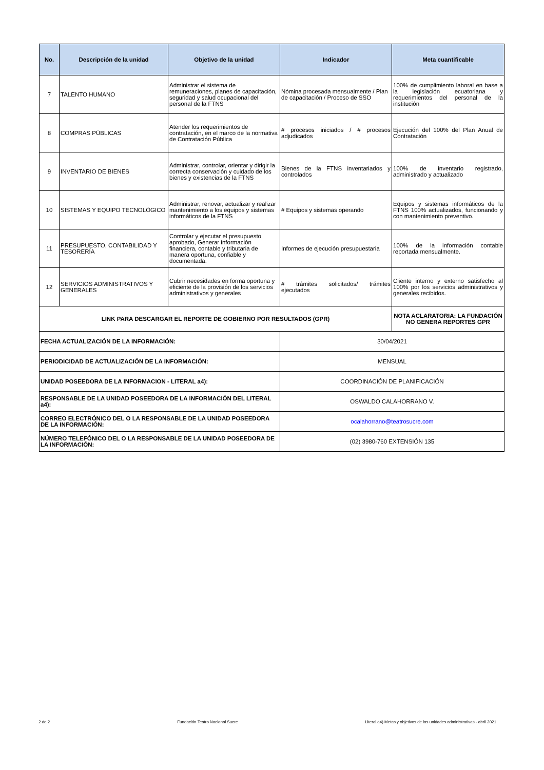| No. | Descripción de la unidad | Objetivo de la unidad | Indicador | Meta cuantificable |
| --- | --- | --- | --- | --- |
| 7 | TALENTO HUMANO | Administrar el sistema de remuneraciones, planes de capacitación, seguridad y salud ocupacional del personal de la FTNS | Nómina procesada mensualmente / Plan de capacitación / Proceso de SSO | 100% de cumplimiento laboral en base a la legislación ecuatoriana y requerimientos del personal de la institución |
| 8 | COMPRAS PÚBLICAS | Atender los requerimientos de contratación, en el marco de la normativa de Contratación Pública | # procesos iniciados / # procesos adjudicados | Ejecución del 100% del Plan Anual de Contratación |
| 9 | INVENTARIO DE BIENES | Administrar, controlar, orientar y dirigir la correcta conservación y cuidado de los bienes y existencias de la FTNS | Bienes de la FTNS inventariados y controlados | 100% de inventario registrado, administrado y actualizado |
| 10 | SISTEMAS Y EQUIPO TECNOLÓGICO | Administrar, renovar, actualizar y realizar mantenimiento a los equipos y sistemas informáticos de la FTNS | # Equipos y sistemas operando | Equipos y sistemas informáticos de la FTNS 100% actualizados, funcionando y con mantenimiento preventivo. |
| 11 | PRESUPUESTO, CONTABILIDAD Y TESORERÍA | Controlar y ejecutar el presupuesto aprobado, Generar información financiera, contable y tributaria de manera oportuna, confiable y documentada. | Informes de ejecución presupuestaria | 100% de la información contable reportada mensualmente. |
| 12 | SERVICIOS ADMINISTRATIVOS Y GENERALES | Cubrir necesidades en forma oportuna y eficiente de la provisión de los servicios administrativos y generales | # trámites solicitados/ trámites ejecutados | Cliente interno y externo satisfecho al 100% por los servicios administrativos y generales recibidos. |
| LINK PARA DESCARGAR EL REPORTE DE GOBIERNO POR RESULTADOS (GPR) | | | | NOTA ACLARATORIA: LA FUNDACIÓN NO GENERA REPORTES GPR |
| FECHA ACTUALIZACIÓN DE LA INFORMACIÓN: | | | 30/04/2021 | |
| PERIODICIDAD DE ACTUALIZACIÓN DE LA INFORMACIÓN: | | | MENSUAL | |
| UNIDAD POSEEDORA DE LA INFORMACION - LITERAL a4): | | | COORDINACIÓN DE PLANIFICACIÓN | |
| RESPONSABLE DE LA UNIDAD POSEEDORA DE LA INFORMACIÓN DEL LITERAL a4): | | | OSWALDO CALAHORRANO V. | |
| CORREO ELECTRÓNICO DEL O LA RESPONSABLE DE LA UNIDAD POSEEDORA DE LA INFORMACIÓN: | | | ocalahorrano@teatrosucre.com | |
| NÚMERO TELEFÓNICO DEL O LA RESPONSABLE DE LA UNIDAD POSEEDORA DE LA INFORMACIÓN: | | | (02) 3980-760 EXTENSIÓN 135 | |
2 de 2 Fundación Teatro Nacional Sucre Literal a4) Metas y objetivos de las unidades administrativas - abril 2021